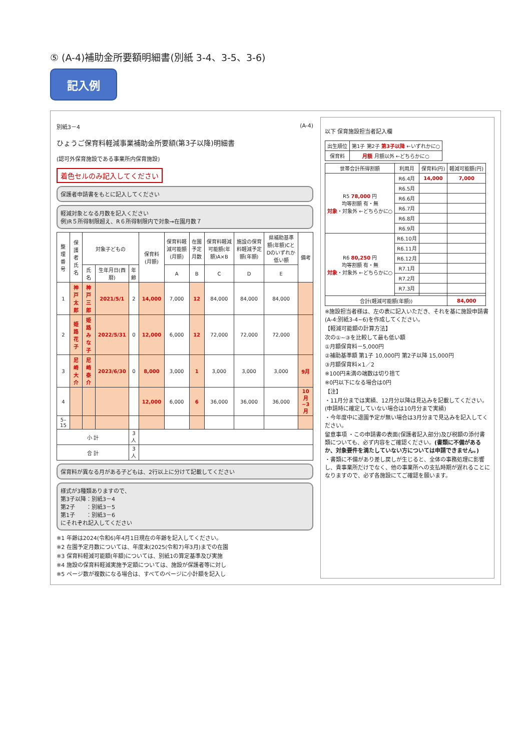⑤ (A-4)補助金所要額明細書(別紙 3-4、3-5、3-6)
記入例
別紙3－4 (A-4)
ひょうご保育料軽減事業補助金所要額(第3子以降)明細書
(認可外保育施設である事業所内保育施設)
着色セルのみ記入してください
保護者申請書をもとに記入してください
軽減対象となる月数を記入ください
例)R５所得制限超え、R６所得制限内で対象→在園月数７
| 整理番号 | 保護者氏名 | 対象子どもの | | | 保育料(月額) | 保育料軽減可能額(月額) | 在園予定月数 | 保育料軽減可能額(年額)A×B | 施設の保育料軽減予定額(年額) | 県補助基準額(年額)CとDのいずれか低い額 | 備考 |
| --- | --- | --- | --- | --- | --- | --- | --- | --- | --- | --- | --- |
| | | 氏名 | 生年月日(西暦) | 年齢 | | A | B | C | D | E | |
| 1 | 神戸 太郎 | 神戸 三郎 | 2021/5/1 | 2 | 14,000 | 7,000 | 12 | 84,000 | 84,000 | 84,000 | |
| 2 | 姫路 花子 | 姫路 みな子 | 2022/5/31 | 0 | 12,000 | 6,000 | 12 | 72,000 | 72,000 | 72,000 | |
| 3 | 尼崎 大介 | 尼崎 泰介 | 2023/6/30 | 0 | 8,000 | 3,000 | 1 | 3,000 | 3,000 | 3,000 | 9月 |
| 4 | | | | | 12,000 | 6,000 | 6 | 36,000 | 36,000 | 36,000 | 10月~3月 |
| 5–15 | | | | | | | | | | | |
| 小 計 | | | | 3 人 | | | | | | | |
| 合 計 | | | | 3 人 | | | | | | | |
保育料が異なる月がある子どもは、2行以上に分けて記載してください
様式が3種類ありますので、
第3子以降：別紙3－4
第2子　　：別紙3－5
第1子　　：別紙3－6
にそれぞれ記入してください
※1 年齢は2024(令和6)年4月1日現在の年齢を記入してください。
※2 在園予定月数については、年度末(2025(令和7)年3月)までの在園
※3 保育料軽減可能額(年額)については、別紙1の算定基準及び実施
※4 施設の保育料軽減実施予定額については、施設が保護者等に対し
※5 ページ数が複数になる場合は、すべてのページに小計額を記入し
以下 保育施設担当者記入欄
| 出生順位 | 第1子 第2子 第3子以降 ←いずれかに○ |
| 保育料 | 月額 月額以外 ←どちらかに○ |
| 世帯合計所得割額 | 利用月 | 保育料(円) | 軽減可能額(円) |
| --- | --- | --- | --- |
| R5 78,000 円 均等割額 有・無 対象 ・対象外 ←どちらかに○ | R6.4月 | 14,000 | 7,000 |
| | R6.5月 | | |
| | R6.6月 | | |
| | R6.7月 | | |
| | R6.8月 | | |
| | R6.9月 | | |
| R6 80,250 円 均等割額 有・無 対象 ・対象外 ←どちらかに○ | R6.10月 | | |
| | R6.11月 | | |
| | R6.12月 | | |
| | R7.1月 | | |
| | R7.2月 | | |
| | R7.3月 | | |
| 合計(軽減可能額(年額)) | | | 84,000 |
※施設担当者様は、左の表に記入いただき、それを基に施設申請書(A-4:別紙3-4~6)を作成してください。
【軽減可能額の計算方法】
次の①~③を比較して最も低い額
①月額保育料－5,000円
②補助基準額 第1子 10,000円 第2子以降 15,000円
③月額保育料×1／2
※100円未満の端数は切り捨て
※0円以下になる場合は0円
【注】
・11月分までは実績、12月分以降は見込みを記載してください。(申請時に確定していない場合は10月分まで実績)
・今年度中に退園予定が無い場合は3月分まで見込みを記入してください。
留意事項 ・この申請書の表面(保護者記入部分)及び税額の添付書類についても、必ず内容をご確認ください。(書類に不備があるか、対象要件を満たしていない方については申請できません。)
・書類に不備があり差し戻しが生じると、全体の事務処理に影響し、貴事業所だけでなく、他の事業所への支払時期が遅れることになりますので、必ず各施設にてご確認を願います。